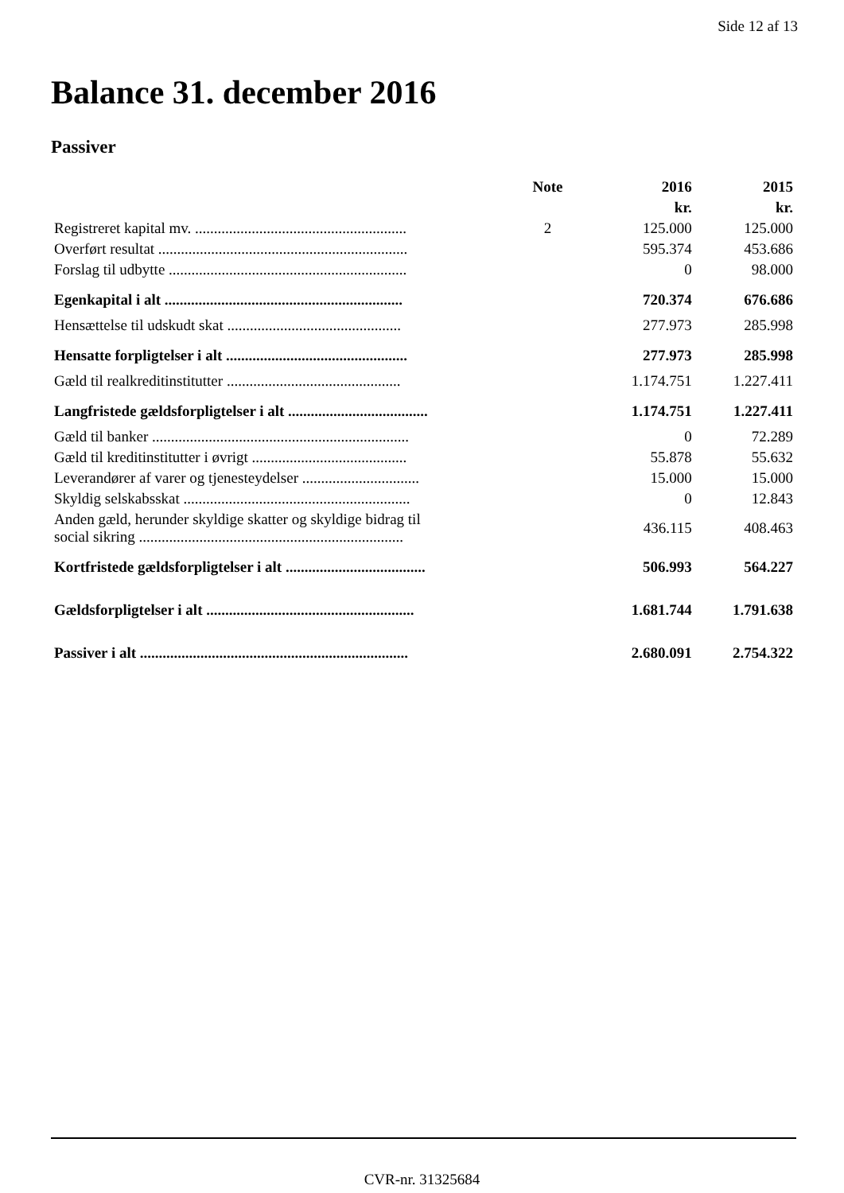Side 12 af 13
Balance 31. december 2016
Passiver
| | Note | 2016 | 2015 |
| --- | --- | --- | --- |
| | | kr. | kr. |
| Registreret kapital mv. ........................................................ | 2 | 125.000 | 125.000 |
| Overført resultat .................................................................. | | 595.374 | 453.686 |
| Forslag til udbytte ............................................................... | | 0 | 98.000 |
| Egenkapital i alt ............................................................... | | 720.374 | 676.686 |
| Hensættelse til udskudt skat .............................................. | | 277.973 | 285.998 |
| Hensatte forpligtelser i alt ................................................ | | 277.973 | 285.998 |
| Gæld til realkreditinstitutter .............................................. | | 1.174.751 | 1.227.411 |
| Langfristede gældsforpligtelser i alt ..................................... | | 1.174.751 | 1.227.411 |
| Gæld til banker .................................................................... | | 0 | 72.289 |
| Gæld til kreditinstitutter i øvrigt ......................................... | | 55.878 | 55.632 |
| Leverandører af varer og tjenesteydelser ............................... | | 15.000 | 15.000 |
| Skyldig selskabsskat ............................................................ | | 0 | 12.843 |
| Anden gæld, herunder skyldige skatter og skyldige bidrag til social sikring ...................................................................... | | 436.115 | 408.463 |
| Kortfristede gældsforpligtelser i alt ..................................... | | 506.993 | 564.227 |
| Gældsforpligtelser i alt ....................................................... | | 1.681.744 | 1.791.638 |
| Passiver i alt ....................................................................... | | 2.680.091 | 2.754.322 |
CVR-nr. 31325684